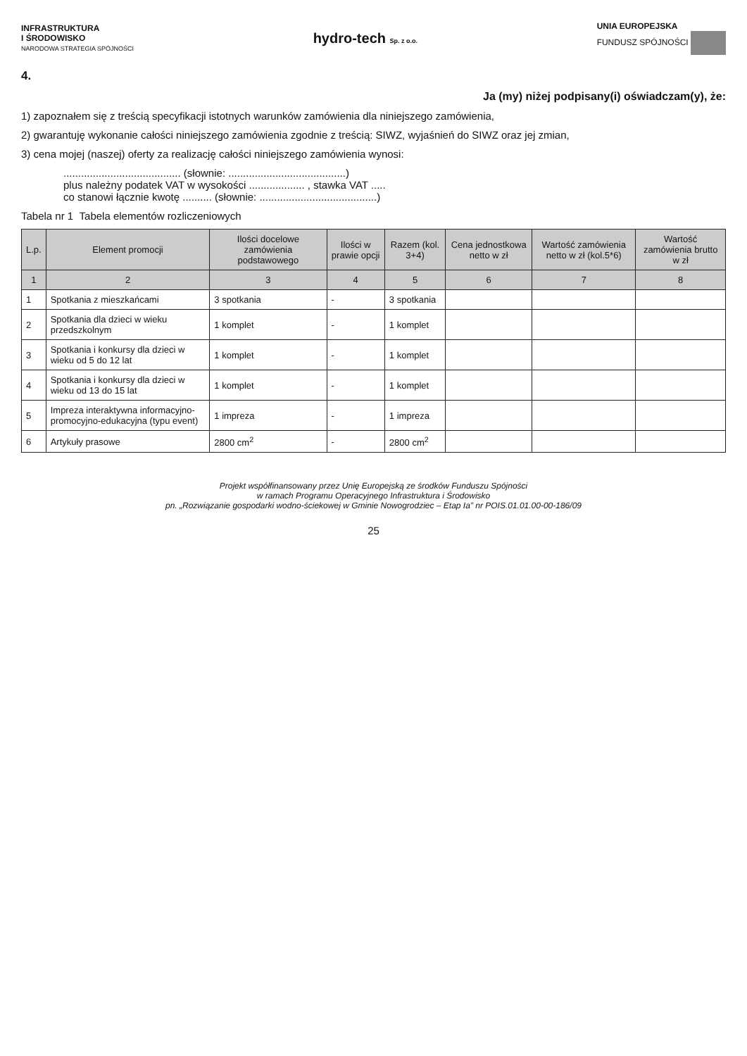INFRASTRUKTURA
I ŚRODOWISKO
NARODOWA STRATEGIA SPÓJNOŚCI
hydro-tech Sp. z o.o.
UNIA EUROPEJSKA
FUNDUSZ SPÓJNOŚCI
4.
Ja (my) niżej podpisany(i) oświadczam(y), że:
1) zapoznałem się z treścią specyfikacji istotnych warunków zamówienia dla niniejszego zamówienia,
2) gwarantuję wykonanie całości niniejszego zamówienia zgodnie z treścią: SIWZ, wyjaśnień do SIWZ oraz jej zmian,
3) cena mojej (naszej) oferty za realizację całości niniejszego zamówienia wynosi:
........................................ (słownie: ........................................)
plus należny podatek VAT w wysokości ................... , stawka VAT .....
co stanowi łącznie kwotę .......... (słownie: ........................................)
Tabela nr 1 Tabela elementów rozliczeniowych
| L.p. | Element promocji | Ilości docelowe zamówienia podstawowego | Ilości w prawie opcji | Razem (kol. 3+4) | Cena jednostkowa netto w zł | Wartość zamówienia netto w zł (kol.5*6) | Wartość zamówienia brutto w zł |
| --- | --- | --- | --- | --- | --- | --- | --- |
| 1 | 2 | 3 | 4 | 5 | 6 | 7 | 8 |
| 1 | Spotkania z mieszkańcami | 3 spotkania | - | 3 spotkania | | | |
| 2 | Spotkania dla dzieci w wieku przedszkolnym | 1 komplet | - | 1 komplet | | | |
| 3 | Spotkania i konkursy dla dzieci w wieku od 5 do 12 lat | 1 komplet | - | 1 komplet | | | |
| 4 | Spotkania i konkursy dla dzieci w wieku od 13 do 15 lat | 1 komplet | - | 1 komplet | | | |
| 5 | Impreza interaktywna informacyjno-promocyjno-edukacyjna (typu event) | 1 impreza | - | 1 impreza | | | |
| 6 | Artykuły prasowe | 2800 cm<sup>2</sup> | - | 2800 cm<sup>2</sup> | | | |
Projekt współfinansowany przez Unię Europejską ze środków Funduszu Spójności
w ramach Programu Operacyjnego Infrastruktura i Środowisko
pn. „Rozwiązanie gospodarki wodno-ściekowej w Gminie Nowogrodziec – Etap Ia” nr POIS.01.01.00-00-186/09
25